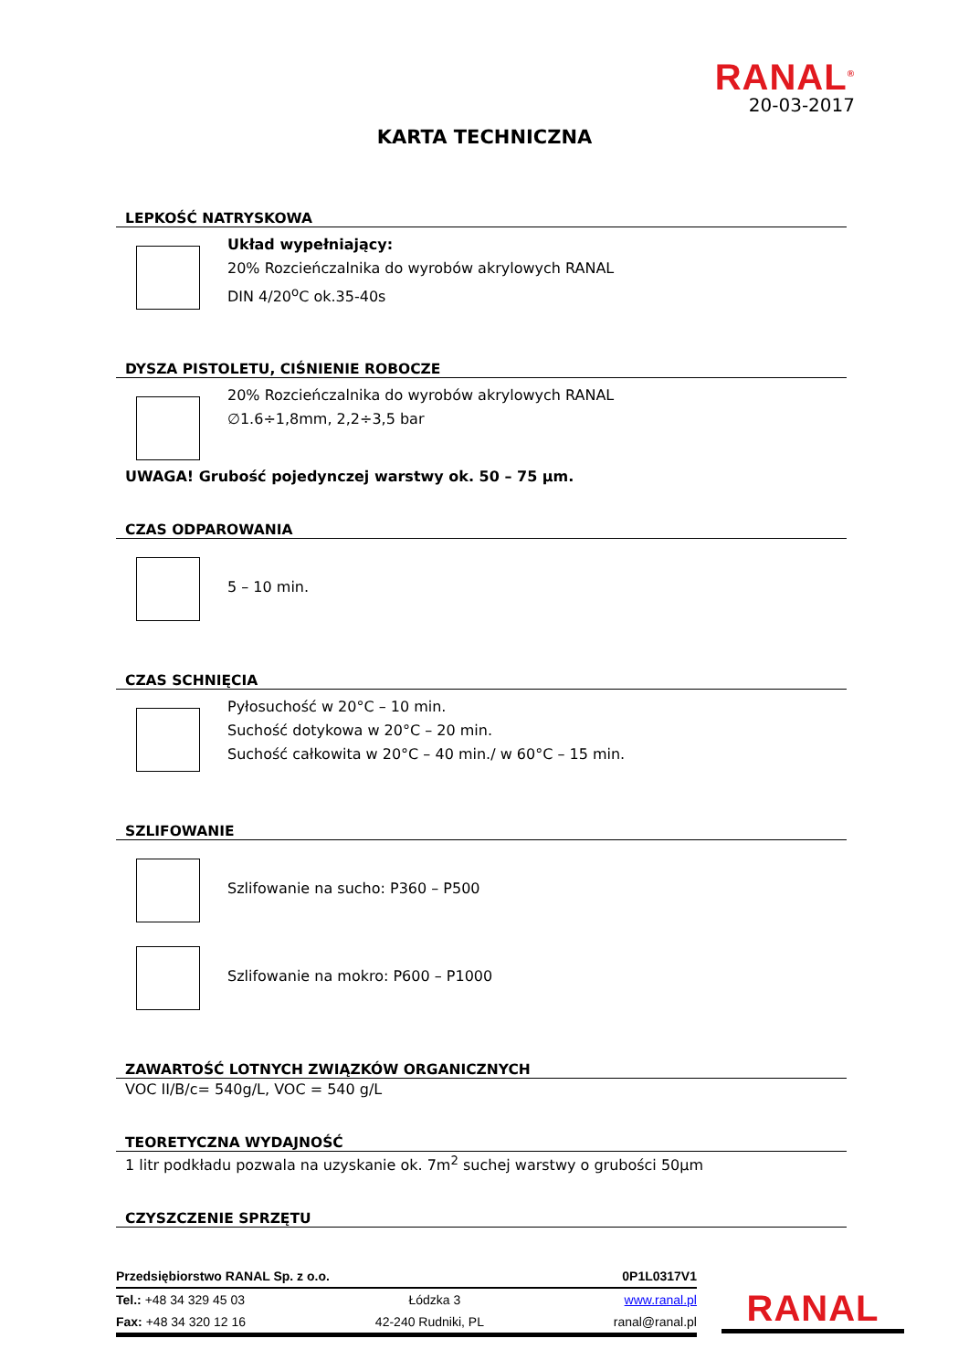RANAL<sup>®</sup>
20-03-2017
KARTA TECHNICZNA
LEPKOŚĆ NATRYSKOWA
Układ wypełniający:
20% Rozcieńczalnika do wyrobów akrylowych RANAL
DIN 4/20<sup>o</sup>C ok.35-40s
DYSZA PISTOLETU, CIŚNIENIE ROBOCZE
20% Rozcieńczalnika do wyrobów akrylowych RANAL
∅1.6÷1,8mm, 2,2÷3,5 bar
UWAGA! Grubość pojedynczej warstwy ok. 50 – 75 µm.
CZAS ODPAROWANIA
5 – 10 min.
CZAS SCHNIĘCIA
Pyłosuchość w 20°C – 10 min.
Suchość dotykowa w 20°C – 20 min.
Suchość całkowita w 20°C – 40 min./ w 60°C – 15 min.
SZLIFOWANIE
Szlifowanie na sucho: P360 – P500
Szlifowanie na mokro: P600 – P1000
ZAWARTOŚĆ LOTNYCH ZWIĄZKÓW ORGANICZNYCH
VOC II/B/c= 540g/L, VOC = 540 g/L
TEORETYCZNA WYDAJNOŚĆ
1 litr podkładu pozwala na uzyskanie ok. 7m<sup>2</sup> suchej warstwy o grubości 50µm
CZYSZCZENIE SPRZĘTU
Przedsiębiorstwo RANAL Sp. z o.o. 0P1L0317V1
Tel.: +48 34 329 45 03 Łódzka 3 www.ranal.pl
Fax: +48 34 320 12 16 42-240 Rudniki, PL ranal@ranal.pl
RANAL